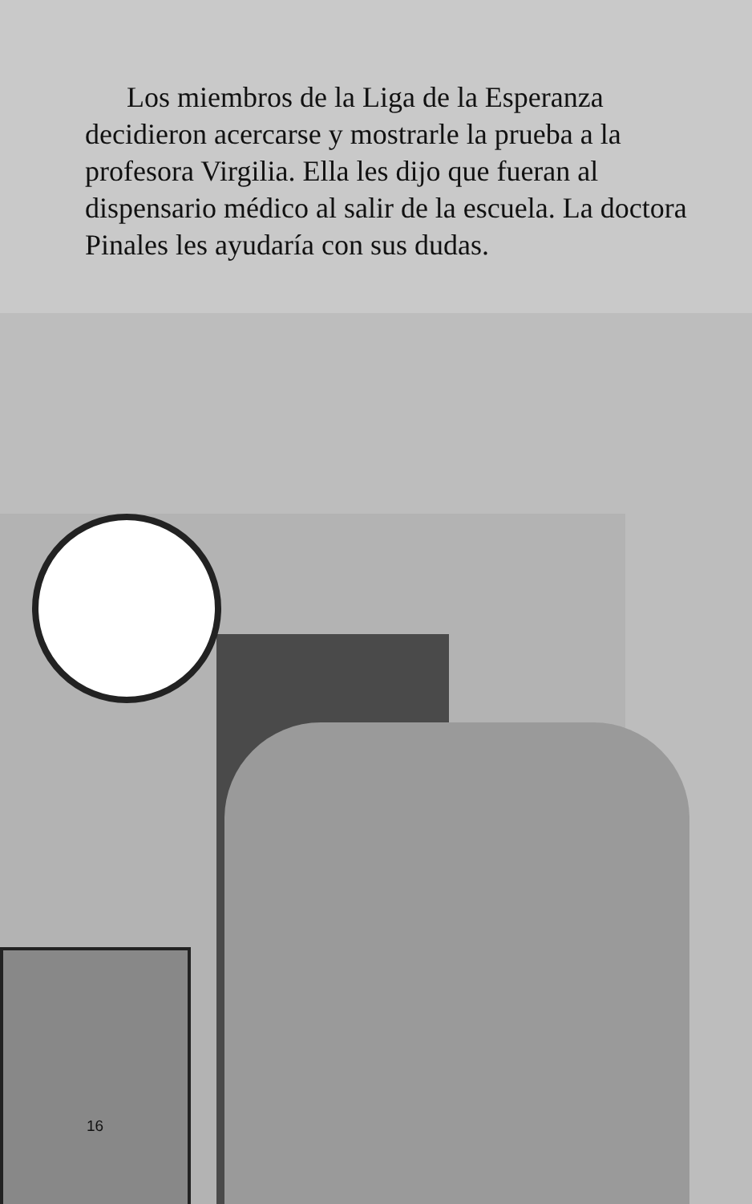Los miembros de la Liga de la Esperanza decidieron acercarse y mostrarle la prueba a la profesora Virgilia. Ella les dijo que fueran al dispensario médico al salir de la escuela. La doctora Pinales les ayudaría con sus dudas.
16